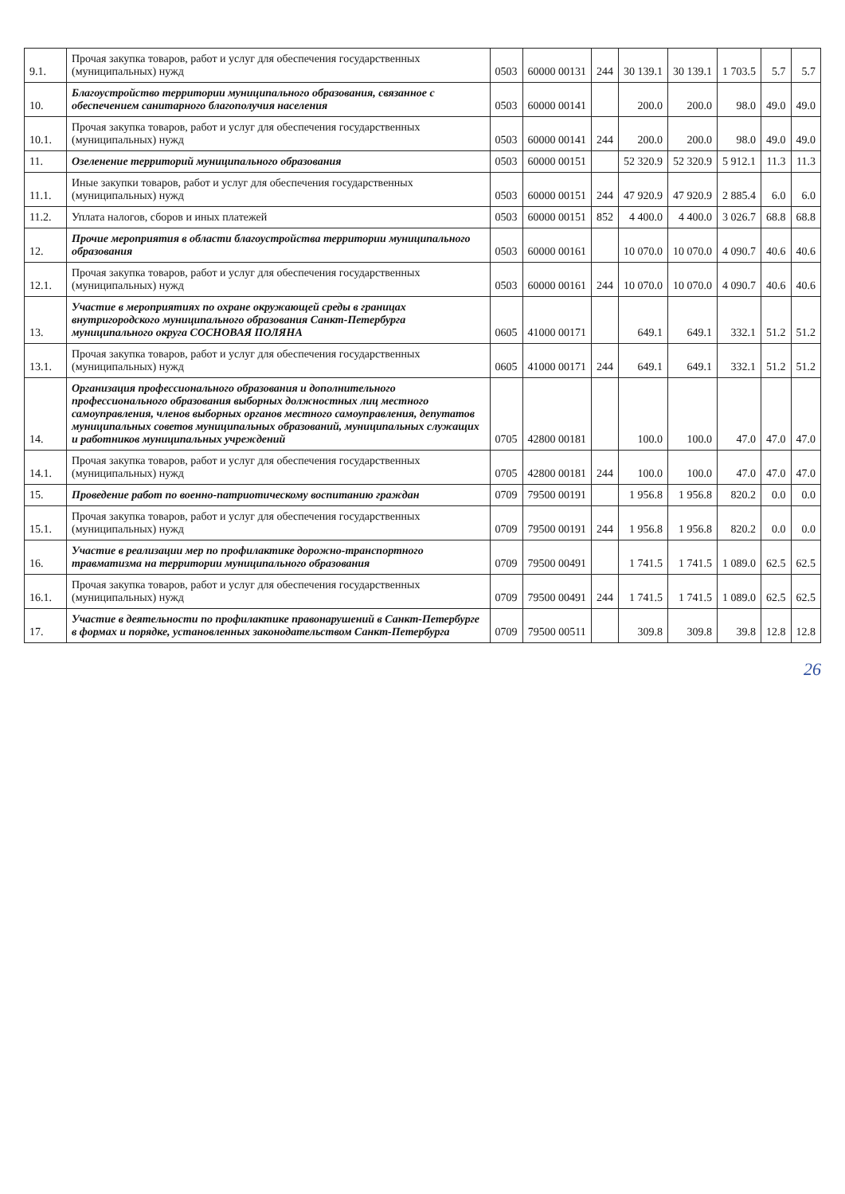| 9.1. | Прочая закупка товаров, работ и услуг для обеспечения государственных (муниципальных) нужд | 0503 | 60000 00131 | 244 | 30 139.1 | 30 139.1 | 1 703.5 | 5.7 | 5.7 |
| 10. | Благоустройство территории муниципального образования, связанное с обеспечением санитарного благополучия населения | 0503 | 60000 00141 | | 200.0 | 200.0 | 98.0 | 49.0 | 49.0 |
| 10.1. | Прочая закупка товаров, работ и услуг для обеспечения государственных (муниципальных) нужд | 0503 | 60000 00141 | 244 | 200.0 | 200.0 | 98.0 | 49.0 | 49.0 |
| 11. | Озеленение территорий муниципального образования | 0503 | 60000 00151 | | 52 320.9 | 52 320.9 | 5 912.1 | 11.3 | 11.3 |
| 11.1. | Иные закупки товаров, работ и услуг для обеспечения государственных (муниципальных) нужд | 0503 | 60000 00151 | 244 | 47 920.9 | 47 920.9 | 2 885.4 | 6.0 | 6.0 |
| 11.2. | Уплата налогов, сборов и иных платежей | 0503 | 60000 00151 | 852 | 4 400.0 | 4 400.0 | 3 026.7 | 68.8 | 68.8 |
| 12. | Прочие мероприятия в области благоустройства территории муниципального образования | 0503 | 60000 00161 | | 10 070.0 | 10 070.0 | 4 090.7 | 40.6 | 40.6 |
| 12.1. | Прочая закупка товаров, работ и услуг для обеспечения государственных (муниципальных) нужд | 0503 | 60000 00161 | 244 | 10 070.0 | 10 070.0 | 4 090.7 | 40.6 | 40.6 |
| 13. | Участие в мероприятиях по охране окружающей среды в границах внутригородского муниципального образования Санкт-Петербурга муниципального округа СОСНОВАЯ ПОЛЯНА | 0605 | 41000 00171 | | 649.1 | 649.1 | 332.1 | 51.2 | 51.2 |
| 13.1. | Прочая закупка товаров, работ и услуг для обеспечения государственных (муниципальных) нужд | 0605 | 41000 00171 | 244 | 649.1 | 649.1 | 332.1 | 51.2 | 51.2 |
| 14. | Организация профессионального образования и дополнительного профессионального образования выборных должностных лиц местного самоуправления, членов выборных органов местного самоуправления, депутатов муниципальных советов муниципальных образований, муниципальных служащих и работников муниципальных учреждений | 0705 | 42800 00181 | | 100.0 | 100.0 | 47.0 | 47.0 | 47.0 |
| 14.1. | Прочая закупка товаров, работ и услуг для обеспечения государственных (муниципальных) нужд | 0705 | 42800 00181 | 244 | 100.0 | 100.0 | 47.0 | 47.0 | 47.0 |
| 15. | Проведение работ по военно-патриотическому воспитанию граждан | 0709 | 79500 00191 | | 1 956.8 | 1 956.8 | 820.2 | 0.0 | 0.0 |
| 15.1. | Прочая закупка товаров, работ и услуг для обеспечения государственных (муниципальных) нужд | 0709 | 79500 00191 | 244 | 1 956.8 | 1 956.8 | 820.2 | 0.0 | 0.0 |
| 16. | Участие в реализации мер по профилактике дорожно-транспортного травматизма на территории муниципального образования | 0709 | 79500 00491 | | 1 741.5 | 1 741.5 | 1 089.0 | 62.5 | 62.5 |
| 16.1. | Прочая закупка товаров, работ и услуг для обеспечения государственных (муниципальных) нужд | 0709 | 79500 00491 | 244 | 1 741.5 | 1 741.5 | 1 089.0 | 62.5 | 62.5 |
| 17. | Участие в деятельности по профилактике правонарушений в Санкт-Петербурге в формах и порядке, установленных законодательством Санкт-Петербурга | 0709 | 79500 00511 | | 309.8 | 309.8 | 39.8 | 12.8 | 12.8 |
26